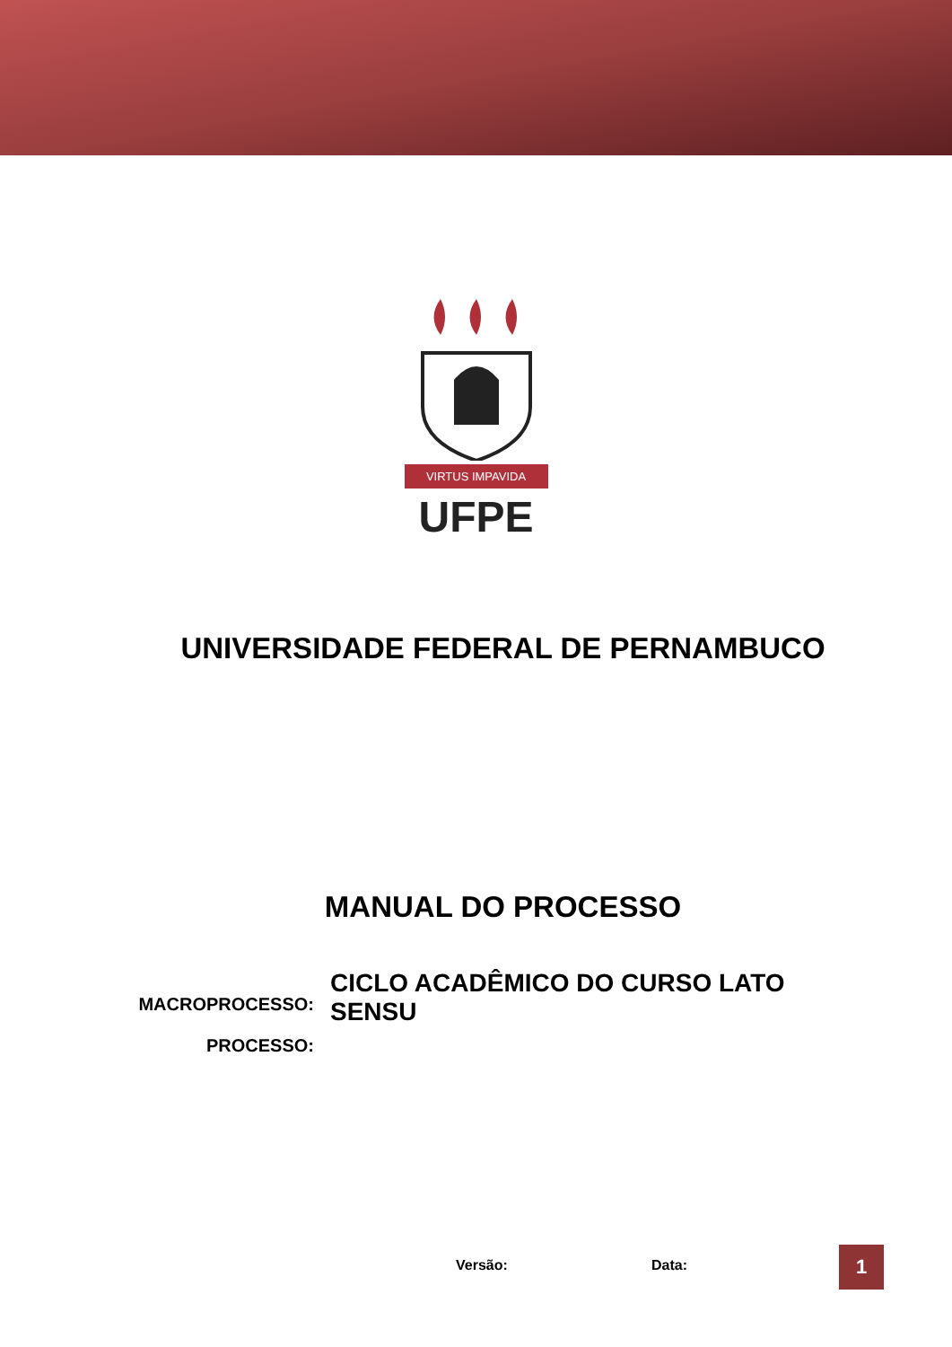VIRTUS IMPAVIDA
UFPE
UNIVERSIDADE FEDERAL DE PERNAMBUCO
MANUAL DO PROCESSO
MACROPROCESSO:
CICLO ACADÊMICO DO CURSO LATO SENSU
PROCESSO:
Versão: Data: 1